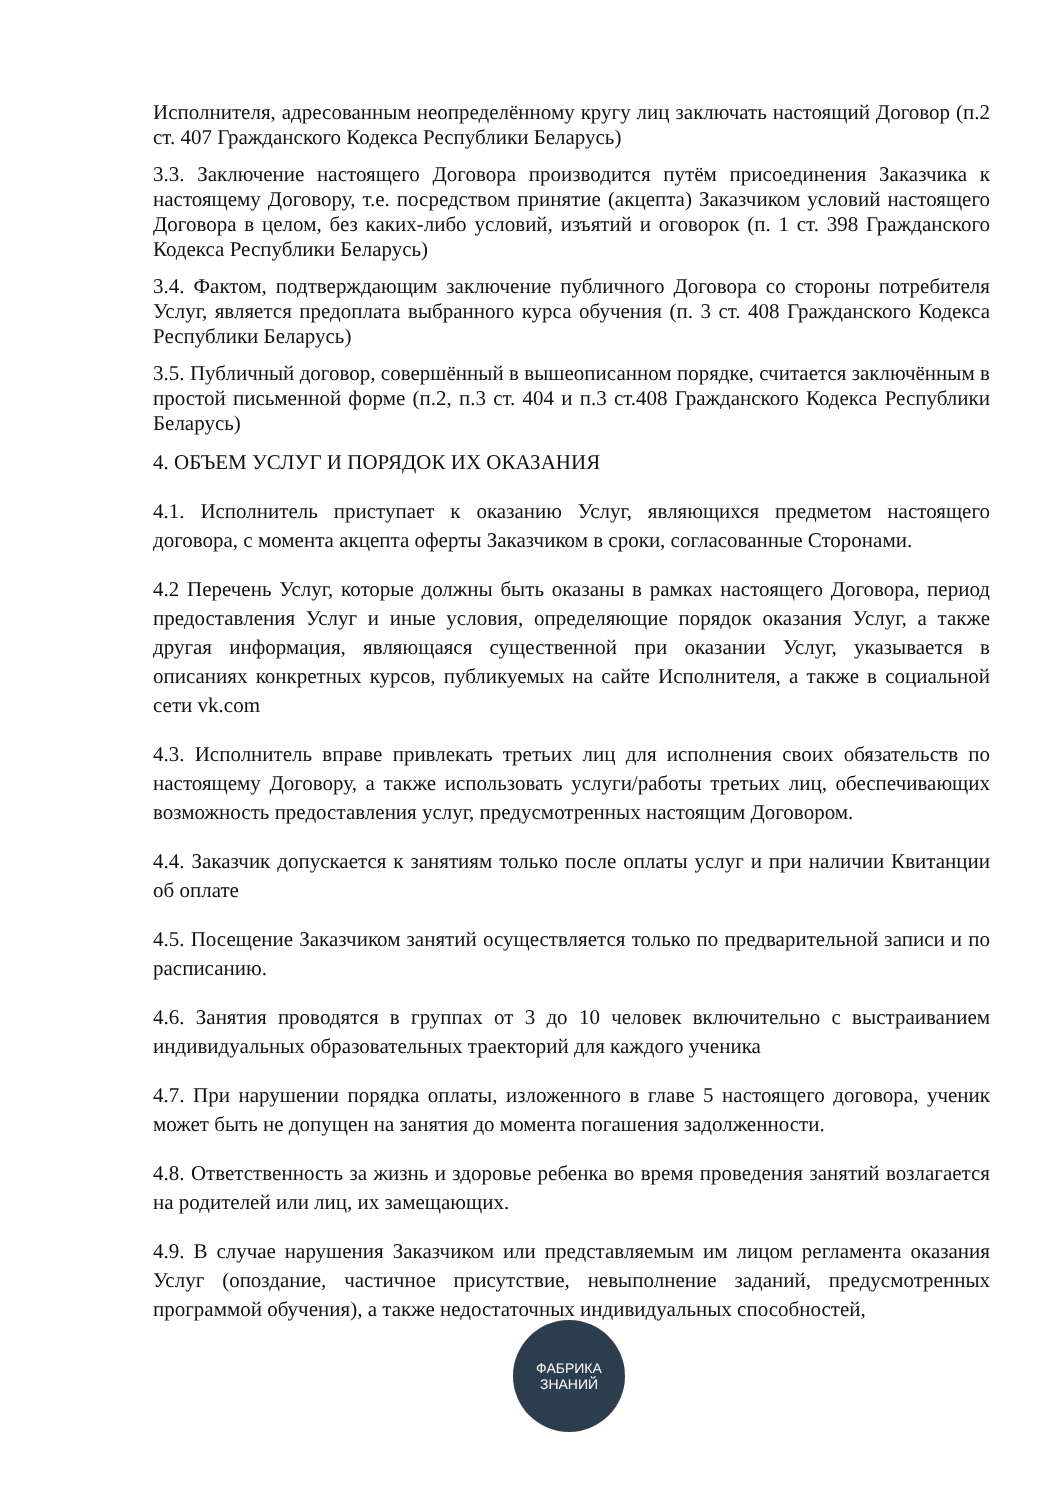Исполнителя, адресованным неопределённому кругу лиц заключать настоящий Договор (п.2 ст. 407 Гражданского Кодекса Республики Беларусь)
3.3. Заключение настоящего Договора производится путём присоединения Заказчика к настоящему Договору, т.е. посредством принятие (акцепта) Заказчиком условий настоящего Договора в целом, без каких-либо условий, изъятий и оговорок (п. 1 ст. 398 Гражданского Кодекса Республики Беларусь)
3.4. Фактом, подтверждающим заключение публичного Договора со стороны потребителя Услуг, является предоплата выбранного курса обучения (п. 3 ст. 408 Гражданского Кодекса Республики Беларусь)
3.5. Публичный договор, совершённый в вышеописанном порядке, считается заключённым в простой письменной форме (п.2, п.3 ст. 404 и п.3 ст.408 Гражданского Кодекса Республики Беларусь)
4. ОБЪЕМ УСЛУГ И ПОРЯДОК ИХ ОКАЗАНИЯ
4.1. Исполнитель приступает к оказанию Услуг, являющихся предметом настоящего договора, с момента акцепта оферты Заказчиком в сроки, согласованные Сторонами.
4.2 Перечень Услуг, которые должны быть оказаны в рамках настоящего Договора, период предоставления Услуг и иные условия, определяющие порядок оказания Услуг, а также другая информация, являющаяся существенной при оказании Услуг, указывается в описаниях конкретных курсов, публикуемых на сайте Исполнителя, а также в социальной сети vk.com
4.3. Исполнитель вправе привлекать третьих лиц для исполнения своих обязательств по настоящему Договору, а также использовать услуги/работы третьих лиц, обеспечивающих возможность предоставления услуг, предусмотренных настоящим Договором.
4.4. Заказчик допускается к занятиям только после оплаты услуг и при наличии Квитанции об оплате
4.5. Посещение Заказчиком занятий осуществляется только по предварительной записи и по расписанию.
4.6. Занятия проводятся в группах от 3 до 10 человек включительно с выстраиванием индивидуальных образовательных траекторий для каждого ученика
4.7. При нарушении порядка оплаты, изложенного в главе 5 настоящего договора, ученик может быть не допущен на занятия до момента погашения задолженности.
4.8. Ответственность за жизнь и здоровье ребенка во время проведения занятий возлагается на родителей или лиц, их замещающих.
4.9. В случае нарушения Заказчиком или представляемым им лицом регламента оказания Услуг (опоздание, частичное присутствие, невыполнение заданий, предусмотренных программой обучения), а также недостаточных индивидуальных способностей,
ФАБРИКА
ЗНАНИЙ